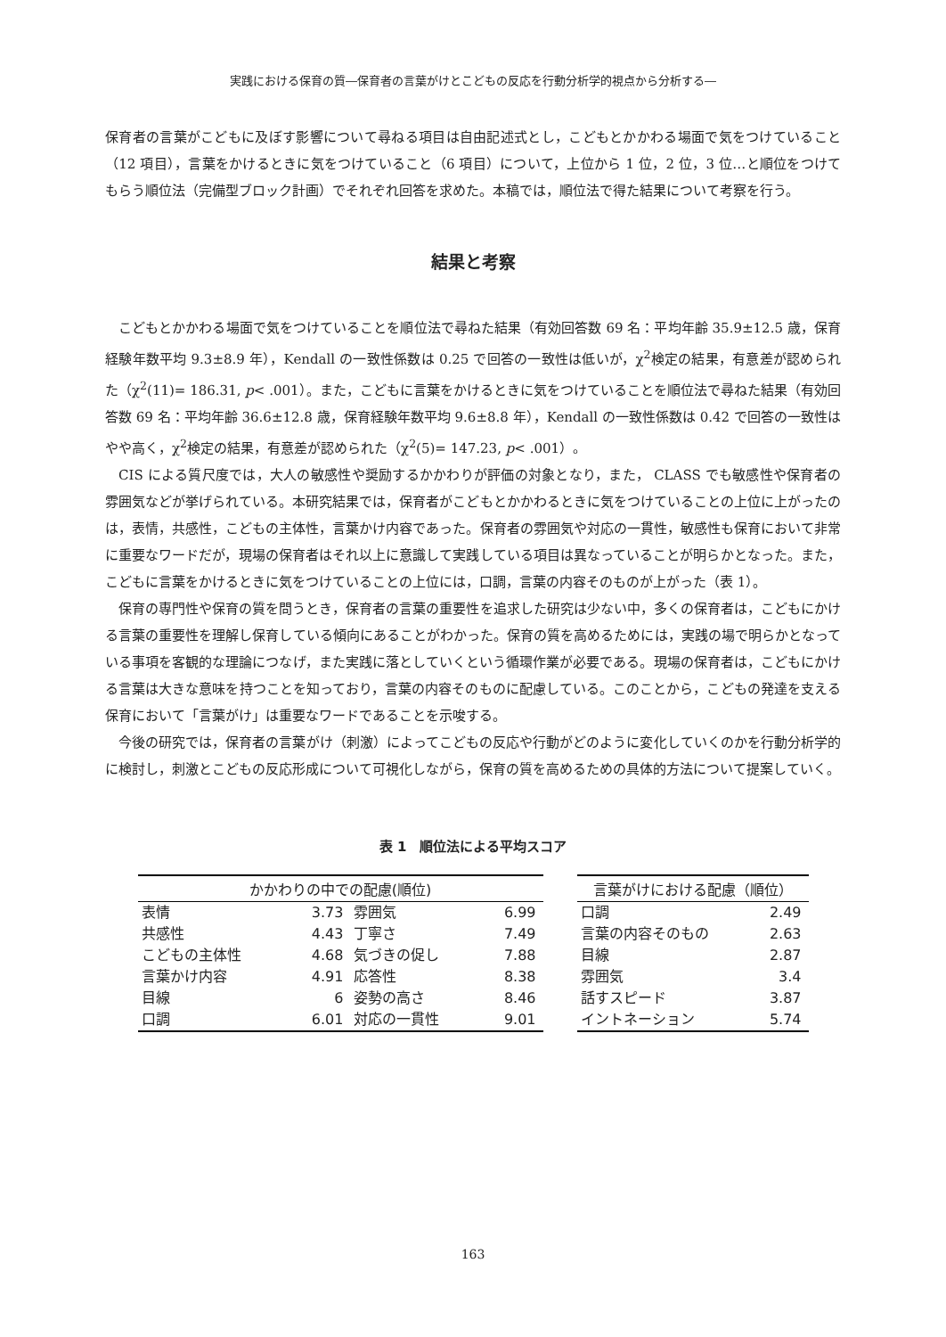実践における保育の質―保育者の言葉がけとこどもの反応を行動分析学的視点から分析する―
保育者の言葉がこどもに及ぼす影響について尋ねる項目は自由記述式とし，こどもとかかわる場面で気をつけていること（12 項目），言葉をかけるときに気をつけていること（6 項目）について，上位から 1 位，2 位，3 位…と順位をつけてもらう順位法（完備型ブロック計画）でそれぞれ回答を求めた。本稿では，順位法で得た結果について考察を行う。
結果と考察
こどもとかかわる場面で気をつけていることを順位法で尋ねた結果（有効回答数 69 名：平均年齢 35.9±12.5 歳，保育経験年数平均 9.3±8.9 年），Kendall の一致性係数は 0.25 で回答の一致性は低いが，χ<sup>2</sup>検定の結果，有意差が認められた（χ<sup>2</sup>(11)= 186.31, p< .001）。また，こどもに言葉をかけるときに気をつけていることを順位法で尋ねた結果（有効回答数 69 名：平均年齢 36.6±12.8 歳，保育経験年数平均 9.6±8.8 年），Kendall の一致性係数は 0.42 で回答の一致性はやや高く，χ<sup>2</sup>検定の結果，有意差が認められた（χ<sup>2</sup>(5)= 147.23, p< .001）。
CIS による質尺度では，大人の敏感性や奨励するかかわりが評価の対象となり，また， CLASS でも敏感性や保育者の雰囲気などが挙げられている。本研究結果では，保育者がこどもとかかわるときに気をつけていることの上位に上がったのは，表情，共感性，こどもの主体性，言葉かけ内容であった。保育者の雰囲気や対応の一貫性，敏感性も保育において非常に重要なワードだが，現場の保育者はそれ以上に意識して実践している項目は異なっていることが明らかとなった。また，こどもに言葉をかけるときに気をつけていることの上位には，口調，言葉の内容そのものが上がった（表 1）。
保育の専門性や保育の質を問うとき，保育者の言葉の重要性を追求した研究は少ない中，多くの保育者は，こどもにかける言葉の重要性を理解し保育している傾向にあることがわかった。保育の質を高めるためには，実践の場で明らかとなっている事項を客観的な理論につなげ，また実践に落としていくという循環作業が必要である。現場の保育者は，こどもにかける言葉は大きな意味を持つことを知っており，言葉の内容そのものに配慮している。このことから，こどもの発達を支える保育において「言葉がけ」は重要なワードであることを示唆する。
今後の研究では，保育者の言葉がけ（刺激）によってこどもの反応や行動がどのように変化していくのかを行動分析学的に検討し，刺激とこどもの反応形成について可視化しながら，保育の質を高めるための具体的方法について提案していく。
表 1　順位法による平均スコア
| かかわりの中での配慮(順位) | | | |
| --- | --- | --- | --- |
| 表情 | 3.73 | 雰囲気 | 6.99 |
| 共感性 | 4.43 | 丁寧さ | 7.49 |
| こどもの主体性 | 4.68 | 気づきの促し | 7.88 |
| 言葉かけ内容 | 4.91 | 応答性 | 8.38 |
| 目線 | 6 | 姿勢の高さ | 8.46 |
| 口調 | 6.01 | 対応の一貫性 | 9.01 |
| 言葉がけにおける配慮（順位） | |
| --- | --- |
| 口調 | 2.49 |
| 言葉の内容そのもの | 2.63 |
| 目線 | 2.87 |
| 雰囲気 | 3.4 |
| 話すスピード | 3.87 |
| イントネーション | 5.74 |
163